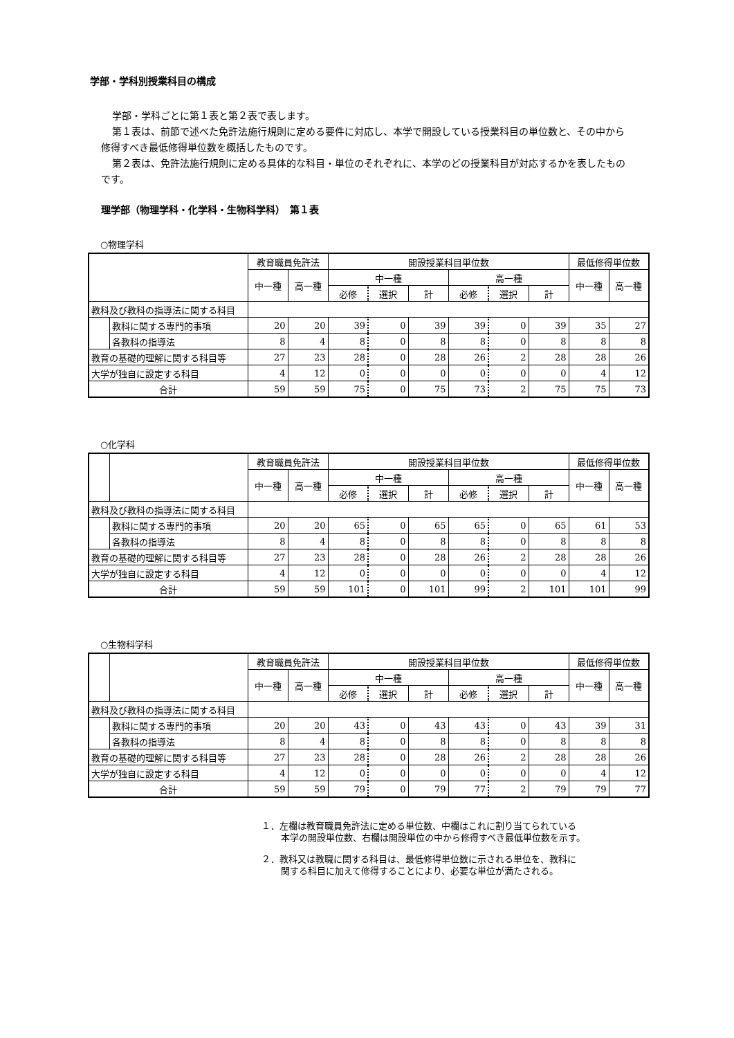学部・学科別授業科目の構成
学部・学科ごとに第１表と第２表で表します。
第１表は、前節で述べた免許法施行規則に定める要件に対応し、本学で開設している授業科目の単位数と、その中から修得すべき最低修得単位数を概括したものです。
第２表は、免許法施行規則に定める具体的な科目・単位のそれぞれに、本学のどの授業科目が対応するかを表したものです。
理学部（物理学科・化学科・生物科学科）　第１表
○物理学科
| | | 教育職員免許法 | | 開設授業科目単位数 | | | | | | 最低修得単位数 | |
| --- | --- | --- | --- | --- | --- | --- | --- | --- | --- | --- | --- |
| | | 中一種 | 高一種 | 中一種 | | | 高一種 | | | 中一種 | 高一種 |
| | | | | 必修 | 選択 | 計 | 必修 | 選択 | 計 | | |
| 教科及び教科の指導法に関する科目 | | | | | | | | | | | |
| | 教科に関する専門的事項 | 20 | 20 | 39 | 0 | 39 | 39 | 0 | 39 | 35 | 27 |
| | 各教科の指導法 | 8 | 4 | 8 | 0 | 8 | 8 | 0 | 8 | 8 | 8 |
| 教育の基礎的理解に関する科目等 | | 27 | 23 | 28 | 0 | 28 | 26 | 2 | 28 | 28 | 26 |
| 大学が独自に設定する科目 | | 4 | 12 | 0 | 0 | 0 | 0 | 0 | 0 | 4 | 12 |
| 合計 | | 59 | 59 | 75 | 0 | 75 | 73 | 2 | 75 | 75 | 73 |
○化学科
| | | 教育職員免許法 | | 開設授業科目単位数 | | | | | | 最低修得単位数 | |
| --- | --- | --- | --- | --- | --- | --- | --- | --- | --- | --- | --- |
| | | 中一種 | 高一種 | 中一種 | | | 高一種 | | | 中一種 | 高一種 |
| | | | | 必修 | 選択 | 計 | 必修 | 選択 | 計 | | |
| 教科及び教科の指導法に関する科目 | | | | | | | | | | | |
| | 教科に関する専門的事項 | 20 | 20 | 65 | 0 | 65 | 65 | 0 | 65 | 61 | 53 |
| | 各教科の指導法 | 8 | 4 | 8 | 0 | 8 | 8 | 0 | 8 | 8 | 8 |
| 教育の基礎的理解に関する科目等 | | 27 | 23 | 28 | 0 | 28 | 26 | 2 | 28 | 28 | 26 |
| 大学が独自に設定する科目 | | 4 | 12 | 0 | 0 | 0 | 0 | 0 | 0 | 4 | 12 |
| 合計 | | 59 | 59 | 101 | 0 | 101 | 99 | 2 | 101 | 101 | 99 |
○生物科学科
| | | 教育職員免許法 | | 開設授業科目単位数 | | | | | | 最低修得単位数 | |
| --- | --- | --- | --- | --- | --- | --- | --- | --- | --- | --- | --- |
| | | 中一種 | 高一種 | 中一種 | | | 高一種 | | | 中一種 | 高一種 |
| | | | | 必修 | 選択 | 計 | 必修 | 選択 | 計 | | |
| 教科及び教科の指導法に関する科目 | | | | | | | | | | | |
| | 教科に関する専門的事項 | 20 | 20 | 43 | 0 | 43 | 43 | 0 | 43 | 39 | 31 |
| | 各教科の指導法 | 8 | 4 | 8 | 0 | 8 | 8 | 0 | 8 | 8 | 8 |
| 教育の基礎的理解に関する科目等 | | 27 | 23 | 28 | 0 | 28 | 26 | 2 | 28 | 28 | 26 |
| 大学が独自に設定する科目 | | 4 | 12 | 0 | 0 | 0 | 0 | 0 | 0 | 4 | 12 |
| 合計 | | 59 | 59 | 79 | 0 | 79 | 77 | 2 | 79 | 79 | 77 |
１．左欄は教育職員免許法に定める単位数、中欄はこれに割り当てられている
本学の開設単位数、右欄は開設単位の中から修得すべき最低単位数を示す。
２．教科又は教職に関する科目は、最低修得単位数に示される単位を、教科に
関する科目に加えて修得することにより、必要な単位が満たされる。